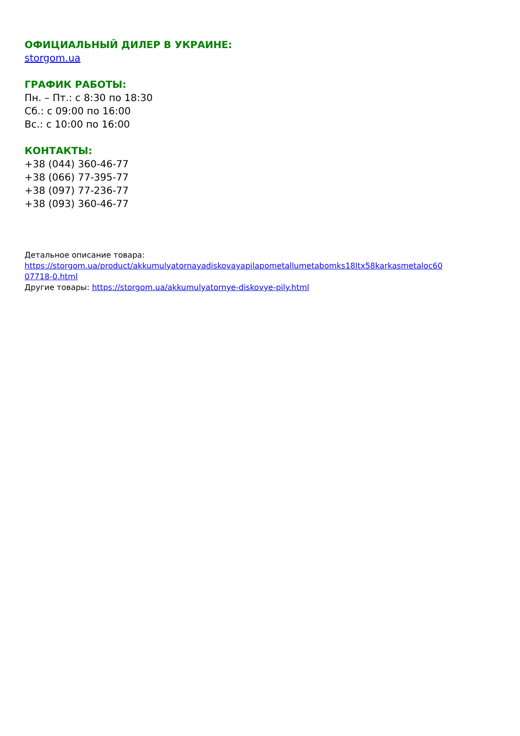ОФИЦИАЛЬНЫЙ ДИЛЕР В УКРАИНЕ:
storgom.ua
ГРАФИК РАБОТЫ:
Пн. – Пт.: с 8:30 по 18:30
Сб.: с 09:00 по 16:00
Вс.: с 10:00 по 16:00
КОНТАКТЫ:
+38 (044) 360-46-77
+38 (066) 77-395-77
+38 (097) 77-236-77
+38 (093) 360-46-77
Детальное описание товара:
https://storgom.ua/product/akkumulyatornayadiskovayapilapometallumetabomks18ltx58karkasmetaloc60
07718-0.html
Другие товары: https://storgom.ua/akkumulyatornye-diskovye-pily.html